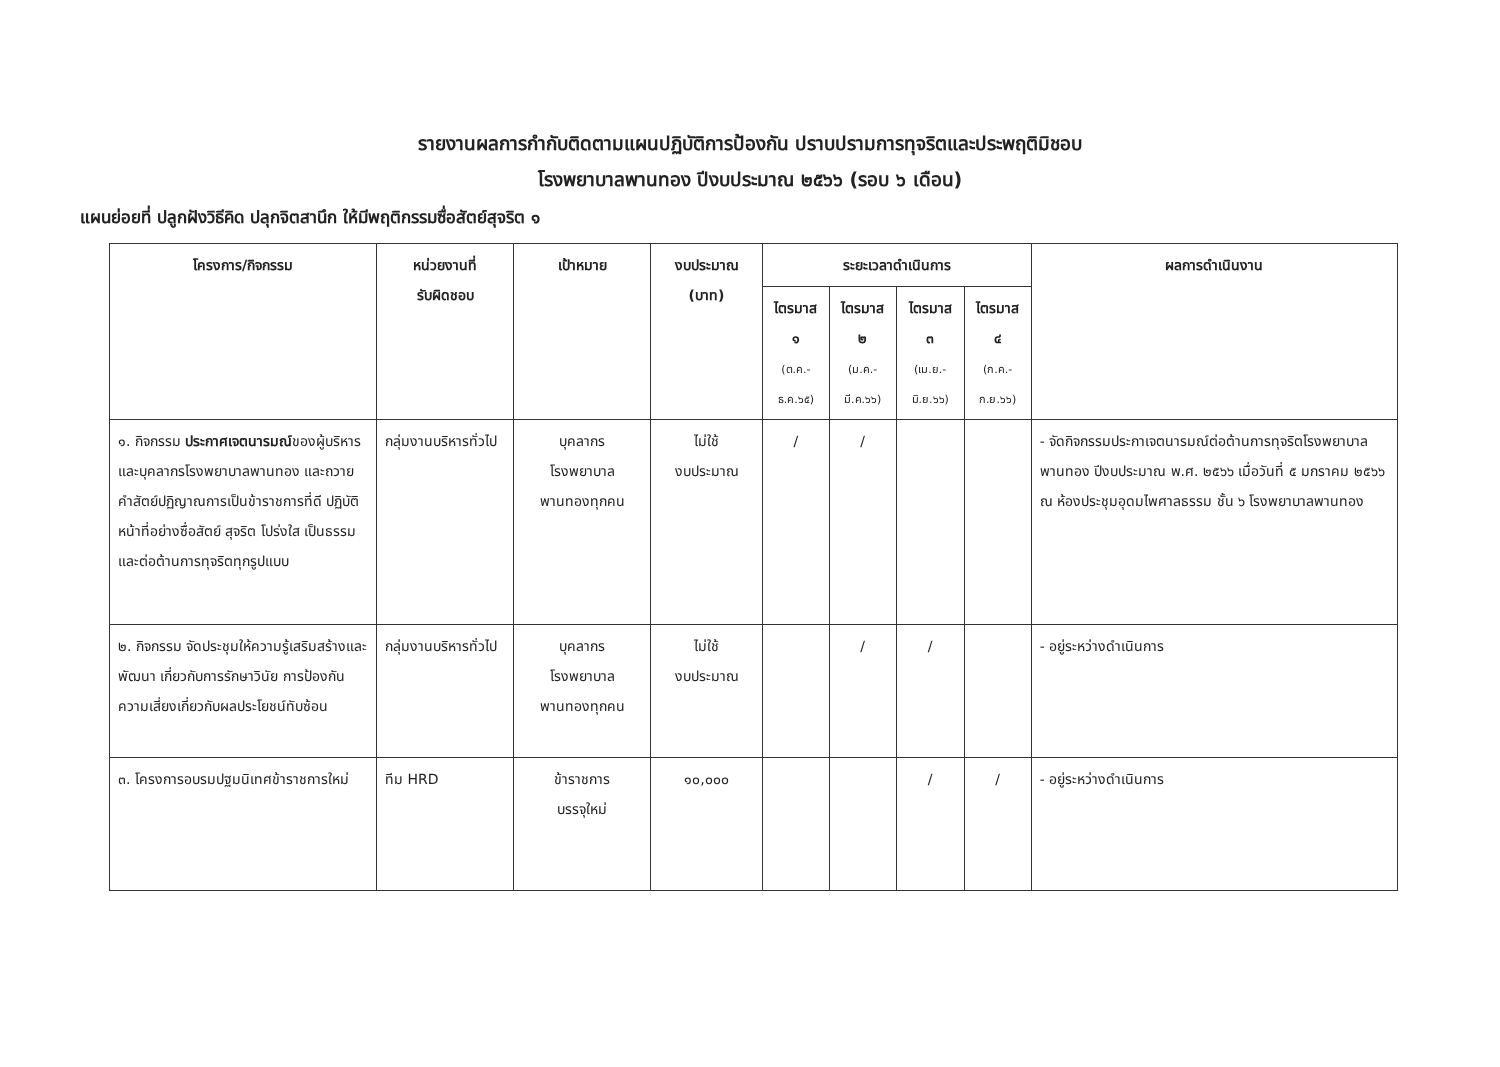รายงานผลการกำกับติดตามแผนปฏิบัติการป้องกัน ปราบปรามการทุจริตและประพฤติมิชอบ
โรงพยาบาลพานทอง ปีงบประมาณ ๒๕๖๖ (รอบ ๖ เดือน)
แผนย่อยที่ ปลูกฝังวิธีคิด ปลุกจิตสานึก ให้มีพฤติกรรมซื่อสัตย์สุจริต ๑
| โครงการ/กิจกรรม | หน่วยงานที่ รับผิดชอบ | เป้าหมาย | งบประมาณ (บาท) | ระยะเวลาดำเนินการ | | | | ผลการดำเนินงาน |
| --- | --- | --- | --- | --- | --- | --- | --- | --- |
| | | | | ไตรมาส ๑ (ต.ค.-ธ.ค.๖๕) | ไตรมาส ๒ (ม.ค.-มี.ค.๖๖) | ไตรมาส ๓ (เม.ย.-มิ.ย.๖๖) | ไตรมาส ๔ (ก.ค.-ก.ย.๖๖) | |
| ๑. กิจกรรม ประกาศเจตนารมณ์ ของผู้บริหาร และบุคลากรโรงพยาบาลพานทอง และถวายคำสัตย์ปฏิญาณการเป็นข้าราชการที่ดี ปฏิบัติหน้าที่อย่างซื่อสัตย์ สุจริต โปร่งใส เป็นธรรม และต่อต้านการทุจริตทุกรูปแบบ | กลุ่มงานบริหารทั่วไป | บุคลากร โรงพยาบาล พานทองทุกคน | ไม่ใช้ งบประมาณ | / | / | | | - จัดกิจกรรมประกาเจตนารมณ์ต่อต้านการทุจริตโรงพยาบาลพานทอง ปีงบประมาณ พ.ศ. ๒๕๖๖ เมื่อวันที่ ๕ มกราคม ๒๕๖๖ ณ ห้องประชุมอุดมไพศาลธรรม ชั้น ๖ โรงพยาบาลพานทอง |
| ๒. กิจกรรม จัดประชุมให้ความรู้เสริมสร้างและพัฒนา เกี่ยวกับการรักษาวินัย การป้องกันความเสี่ยงเกี่ยวกับผลประโยชน์ทับซ้อน | กลุ่มงานบริหารทั่วไป | บุคลากร โรงพยาบาล พานทองทุกคน | ไม่ใช้ งบประมาณ | | / | / | | - อยู่ระหว่างดำเนินการ |
| ๓. โครงการอบรมปฐมนิเทศข้าราชการใหม่ | ทีม HRD | ข้าราชการ บรรจุใหม่ | ๑๐,๐๐๐ | | | / | / | - อยู่ระหว่างดำเนินการ |